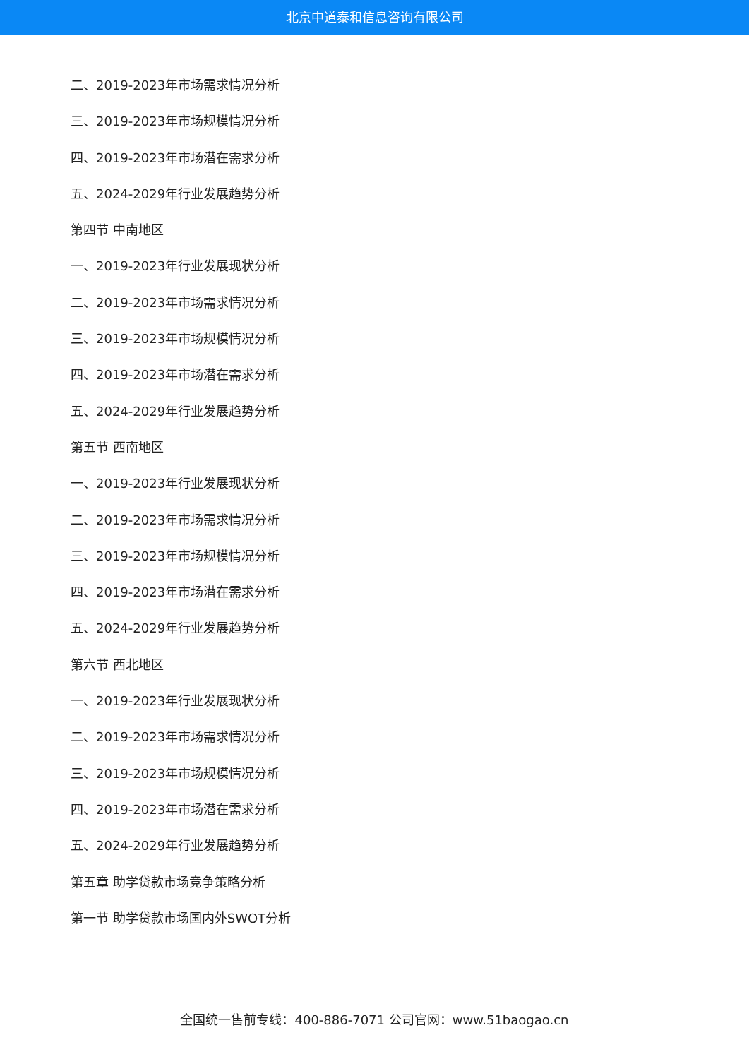北京中道泰和信息咨询有限公司
二、2019-2023年市场需求情况分析
三、2019-2023年市场规模情况分析
四、2019-2023年市场潜在需求分析
五、2024-2029年行业发展趋势分析
第四节 中南地区
一、2019-2023年行业发展现状分析
二、2019-2023年市场需求情况分析
三、2019-2023年市场规模情况分析
四、2019-2023年市场潜在需求分析
五、2024-2029年行业发展趋势分析
第五节 西南地区
一、2019-2023年行业发展现状分析
二、2019-2023年市场需求情况分析
三、2019-2023年市场规模情况分析
四、2019-2023年市场潜在需求分析
五、2024-2029年行业发展趋势分析
第六节 西北地区
一、2019-2023年行业发展现状分析
二、2019-2023年市场需求情况分析
三、2019-2023年市场规模情况分析
四、2019-2023年市场潜在需求分析
五、2024-2029年行业发展趋势分析
第五章 助学贷款市场竞争策略分析
第一节 助学贷款市场国内外SWOT分析
全国统一售前专线：400-886-7071 公司官网：www.51baogao.cn